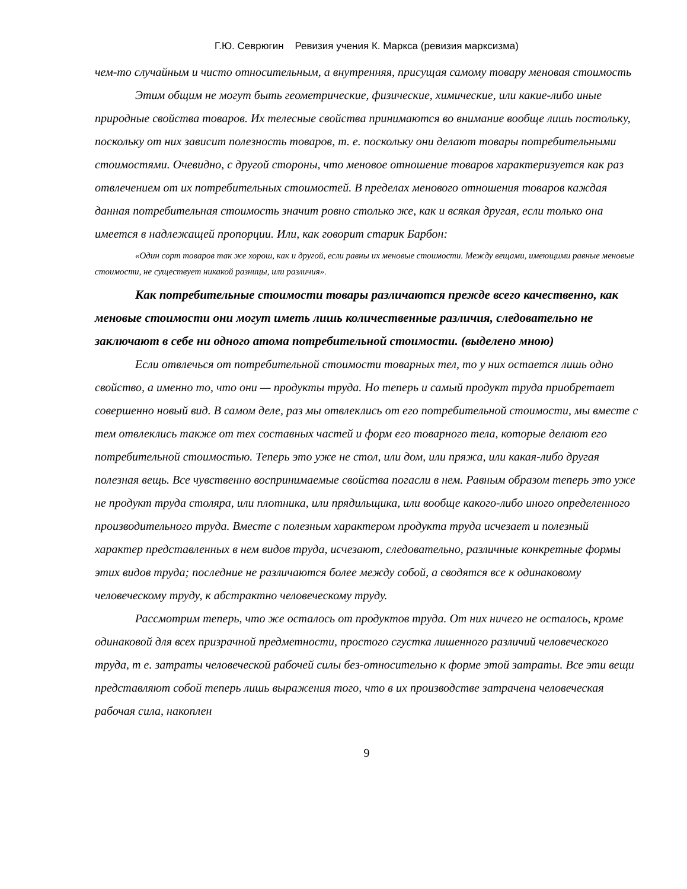Г.Ю. Севрюгин Ревизия учения К. Маркса (ревизия марксизма)
чем-то случайным и чисто относительным, а внутренняя, присущая самому товару меновая стоимость
Этим общим не могут быть геометрические, физические, химические, или какие-либо иные природные свойства товаров. Их телесные свойства принимаются во внимание вообще лишь постольку, поскольку от них зависит полезность товаров, т. е. поскольку они делают товары потребительными стоимостями. Очевидно, с другой стороны, что меновое отношение товаров характеризуется как раз отвлечением от их потребительных стоимостей. В пределах менового отношения товаров каждая данная потребительная стоимость значит ровно столько же, как и всякая другая, если только она имеется в надлежащей пропорции. Или, как говорит старик Барбон:
«Один сорт товаров так же хорош, как и другой, если равны их меновые стоимости. Между вещами, имеющими равные меновые стоимости, не существует никакой разницы, или различия».
Как потребительные стоимости товары различаются прежде всего качественно, как меновые стоимости они могут иметь лишь количественные различия, следовательно не заключают в себе ни одного атома потребительной стоимости. (выделено мною)
Если отвлечься от потребительной стоимости товарных тел, то у них остается лишь одно свойство, а именно то, что они — продукты труда. Но теперь и самый продукт труда приобретает совершенно новый вид. В самом деле, раз мы отвлеклись от его потребительной стоимости, мы вместе с тем отвлеклись также от тех составных частей и форм его товарного тела, которые делают его потребительной стоимостью. Теперь это уже не стол, или дом, или пряжа, или какая-либо другая полезная вещь. Все чувственно воспринимаемые свойства погасли в нем. Равным образом теперь это уже не продукт труда столяра, или плотника, или прядильщика, или вообще какого-либо иного определенного производительного труда. Вместе с полезным характером продукта труда исчезает и полезный характер представленных в нем видов труда, исчезают, следовательно, различные конкретные формы этих видов труда; последние не различаются более между собой, а сводятся все к одинаковому человеческому труду, к абстрактно человеческому труду.
Рассмотрим теперь, что же осталось от продуктов труда. От них ничего не осталось, кроме одинаковой для всех призрачной предметности, простого сгустка лишенного различий человеческого труда, т е. затраты человеческой рабочей силы без-относительно к форме этой затраты. Все эти вещи представляют собой теперь лишь выражения того, что в их производстве затрачена человеческая рабочая сила, накоплен
9